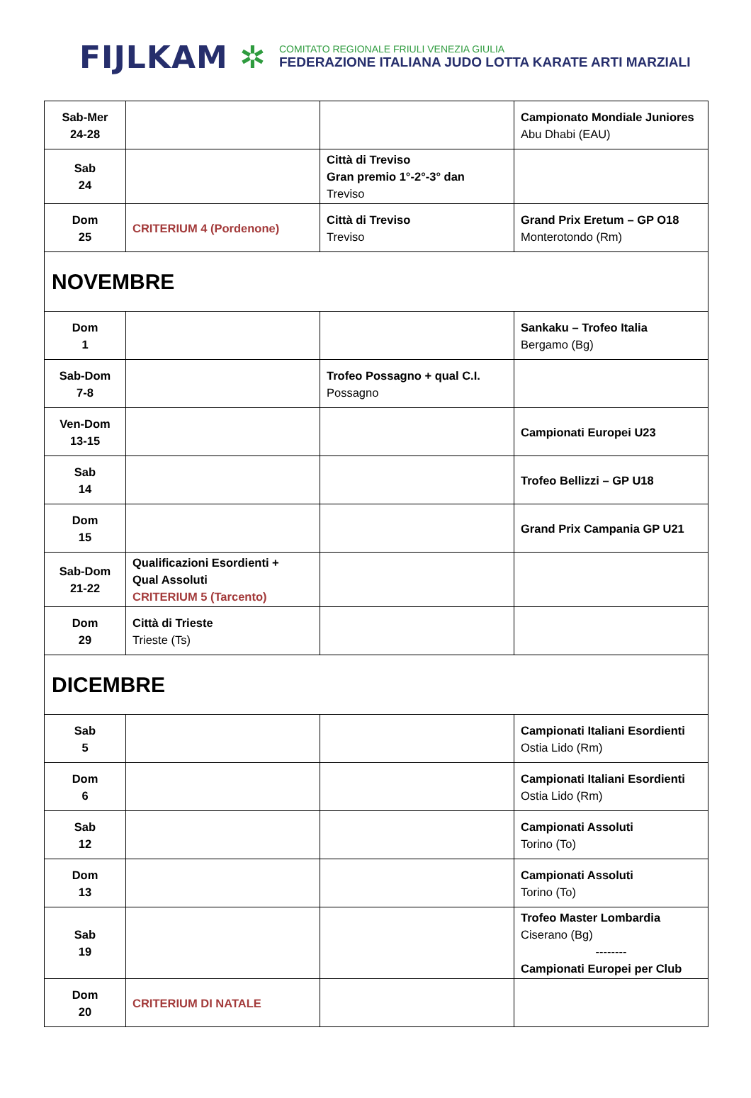FIJLKAM ✲
COMITATO REGIONALE FRIULI VENEZIA GIULIA
FEDERAZIONE ITALIANA JUDO LOTTA KARATE ARTI MARZIALI
| Sab-Mer 24-28 | | | Campionato Mondiale Juniores Abu Dhabi (EAU) |
| Sab 24 | | Città di Treviso Gran premio 1°-2°-3° dan Treviso | |
| Dom 25 | CRITERIUM 4 (Pordenone) | Città di Treviso Treviso | Grand Prix Eretum – GP O18 Monterotondo (Rm) |
| NOVEMBRE | | | |
| Dom 1 | | | Sankaku – Trofeo Italia Bergamo (Bg) |
| Sab-Dom 7-8 | | Trofeo Possagno + qual C.I. Possagno | |
| Ven-Dom 13-15 | | | Campionati Europei U23 |
| Sab 14 | | | Trofeo Bellizzi – GP U18 |
| Dom 15 | | | Grand Prix Campania GP U21 |
| Sab-Dom 21-22 | Qualificazioni Esordienti + Qual Assoluti CRITERIUM 5 (Tarcento) | | |
| Dom 29 | Città di Trieste Trieste (Ts) | | |
| DICEMBRE | | | |
| Sab 5 | | | Campionati Italiani Esordienti Ostia Lido (Rm) |
| Dom 6 | | | Campionati Italiani Esordienti Ostia Lido (Rm) |
| Sab 12 | | | Campionati Assoluti Torino (To) |
| Dom 13 | | | Campionati Assoluti Torino (To) |
| Sab 19 | | | Trofeo Master Lombardia Ciserano (Bg) -------- Campionati Europei per Club |
| Dom 20 | CRITERIUM DI NATALE | | |